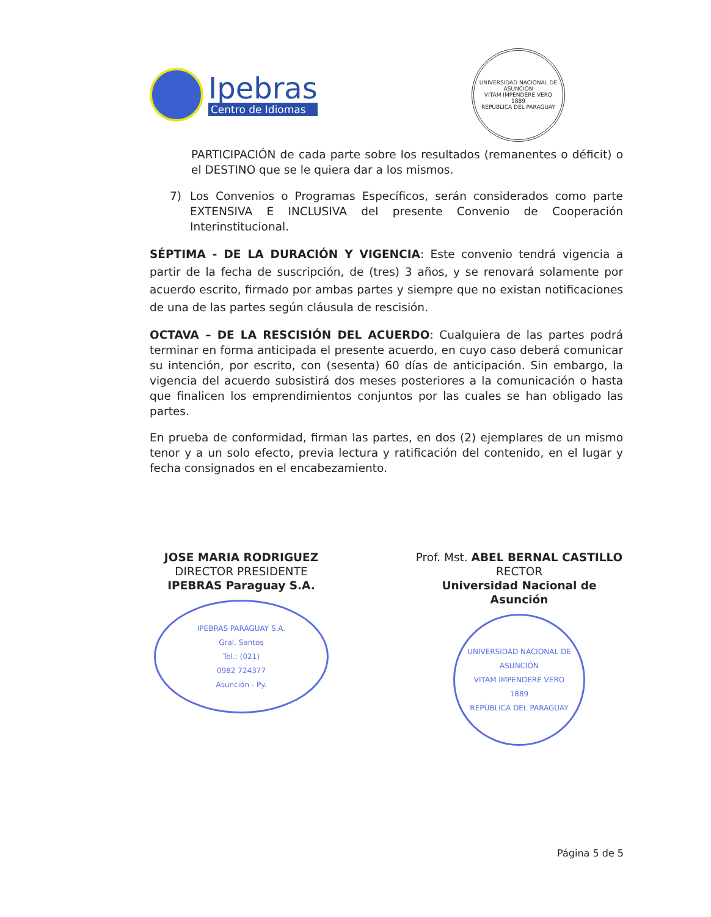Ipebras
Centro de Idiomas
UNIVERSIDAD NACIONAL DE ASUNCIÓN
VITAM IMPENDERE VERO
1889
REPÚBLICA DEL PARAGUAY
PARTICIPACIÓN de cada parte sobre los resultados (remanentes o déficit) o el DESTINO que se le quiera dar a los mismos.
7) Los Convenios o Programas Específicos, serán considerados como parte EXTENSIVA E INCLUSIVA del presente Convenio de Cooperación Interinstitucional.
SÉPTIMA - DE LA DURACIÓN Y VIGENCIA: Este convenio tendrá vigencia a partir de la fecha de suscripción, de (tres) 3 años, y se renovará solamente por acuerdo escrito, firmado por ambas partes y siempre que no existan notificaciones de una de las partes según cláusula de rescisión.
OCTAVA – DE LA RESCISIÓN DEL ACUERDO: Cualquiera de las partes podrá terminar en forma anticipada el presente acuerdo, en cuyo caso deberá comunicar su intención, por escrito, con (sesenta) 60 días de anticipación. Sin embargo, la vigencia del acuerdo subsistirá dos meses posteriores a la comunicación o hasta que finalicen los emprendimientos conjuntos por las cuales se han obligado las partes.
En prueba de conformidad, firman las partes, en dos (2) ejemplares de un mismo tenor y a un solo efecto, previa lectura y ratificación del contenido, en el lugar y fecha consignados en el encabezamiento.
JOSE MARIA RODRIGUEZ
DIRECTOR PRESIDENTE
IPEBRAS Paraguay S.A.
IPEBRAS PARAGUAY S.A.
Gral. Santos
Tel.: (021)
0982 724377
Asunción - Py.
Prof. Mst. ABEL BERNAL CASTILLO
RECTOR
Universidad Nacional de Asunción
UNIVERSIDAD NACIONAL DE ASUNCIÓN
VITAM IMPENDERE VERO
1889
REPÚBLICA DEL PARAGUAY
Página 5 de 5